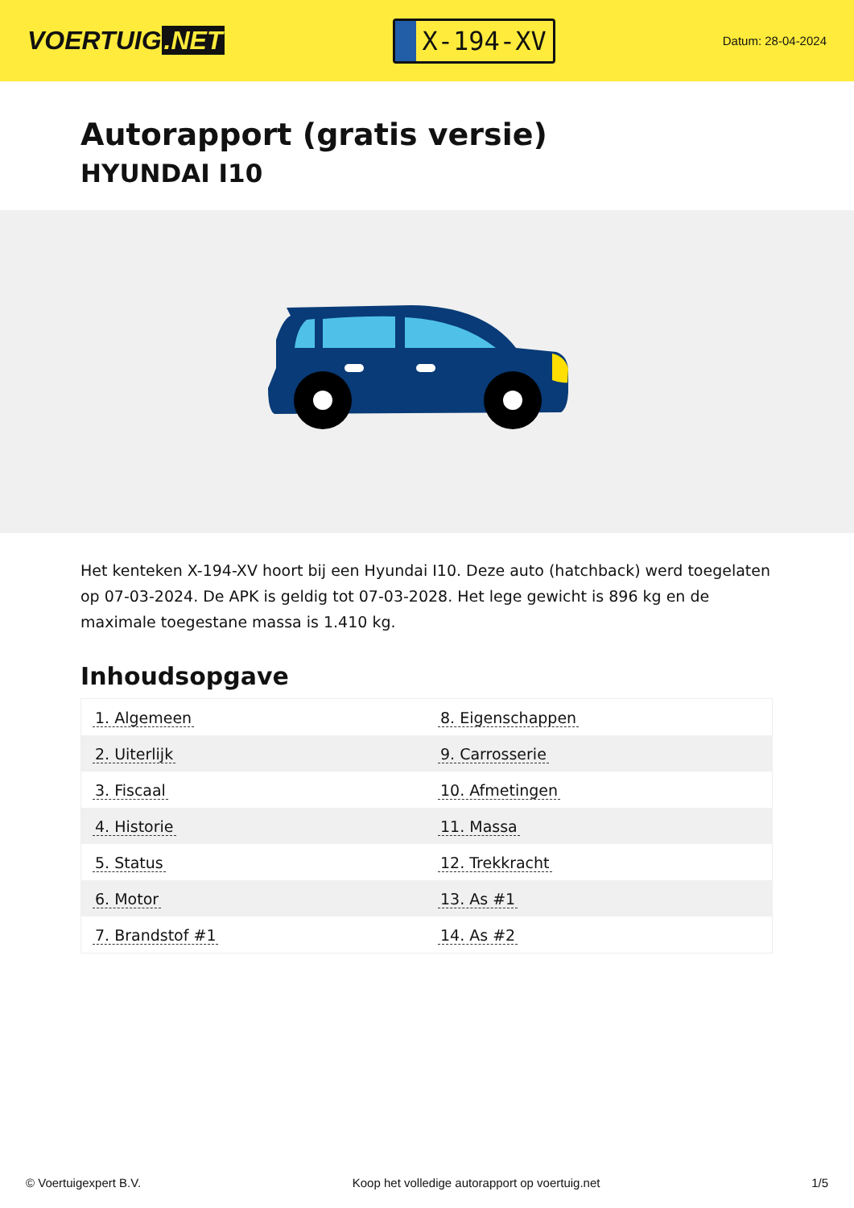VOERTUIG.NET
X-194-XV
Datum: 28-04-2024
Autorapport (gratis versie)
HYUNDAI I10
Het kenteken X-194-XV hoort bij een Hyundai I10. Deze auto (hatchback) werd toegelaten op 07-03-2024. De APK is geldig tot 07-03-2028. Het lege gewicht is 896 kg en de maximale toegestane massa is 1.410 kg.
Inhoudsopgave
| 1. Algemeen | 8. Eigenschappen |
| 2. Uiterlijk | 9. Carrosserie |
| 3. Fiscaal | 10. Afmetingen |
| 4. Historie | 11. Massa |
| 5. Status | 12. Trekkracht |
| 6. Motor | 13. As #1 |
| 7. Brandstof #1 | 14. As #2 |
© Voertuigexpert B.V. Koop het volledige autorapport op voertuig.net
1/5